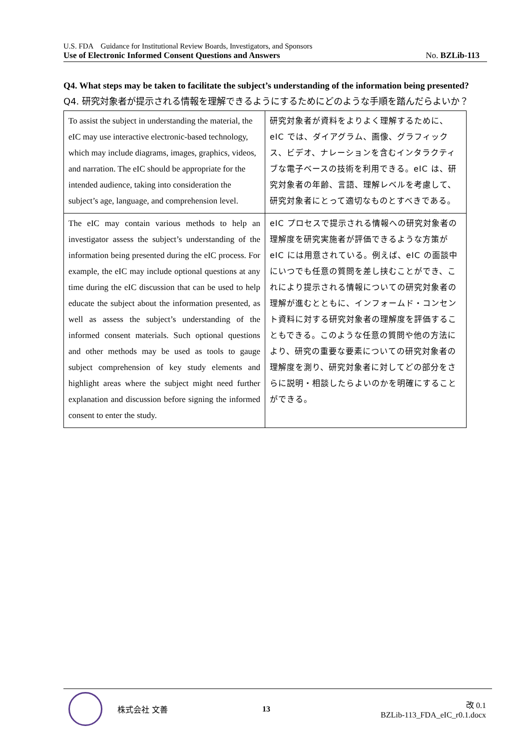U.S. FDA　Guidance for Institutional Review Boards, Investigators, and Sponsors
Use of Electronic Informed Consent Questions and Answers No. BZLib-113
Q4. What steps may be taken to facilitate the subject’s understanding of the information being presented?
Q4. 研究対象者が提示される情報を理解できるようにするためにどのような手順を踏んだらよいか？
| To assist the subject in understanding the material, the eIC may use interactive electronic-based technology, which may include diagrams, images, graphics, videos, and narration. The eIC should be appropriate for the intended audience, taking into consideration the subject’s age, language, and comprehension level. | 研究対象者が資料をよりよく理解するために、eIC では、ダイアグラム、画像、グラフィックス、ビデオ、ナレーションを含むインタラクティブな電子ベースの技術を利用できる。eIC は、研究対象者の年齢、言語、理解レベルを考慮して、研究対象者にとって適切なものとすべきである。 |
| The eIC may contain various methods to help an investigator assess the subject’s understanding of the information being presented during the eIC process. For example, the eIC may include optional questions at any time during the eIC discussion that can be used to help educate the subject about the information presented, as well as assess the subject’s understanding of the informed consent materials. Such optional questions and other methods may be used as tools to gauge subject comprehension of key study elements and highlight areas where the subject might need further explanation and discussion before signing the informed consent to enter the study. | eIC プロセスで提示される情報への研究対象者の理解度を研究実施者が評価できるような方策が eIC には用意されている。例えば、eIC の面談中にいつでも任意の質問を差し挟むことができ、これにより提示される情報についての研究対象者の理解が進むとともに、インフォームド・コンセント資料に対する研究対象者の理解度を評価することもできる。このような任意の質問や他の方法により、研究の重要な要素についての研究対象者の理解度を測り、研究対象者に対してどの部分をさらに説明・相談したらよいのかを明確にすることができる。 |
株式会社 文善 13
改 0.1
BZLib-113_FDA_eIC_r0.1.docx